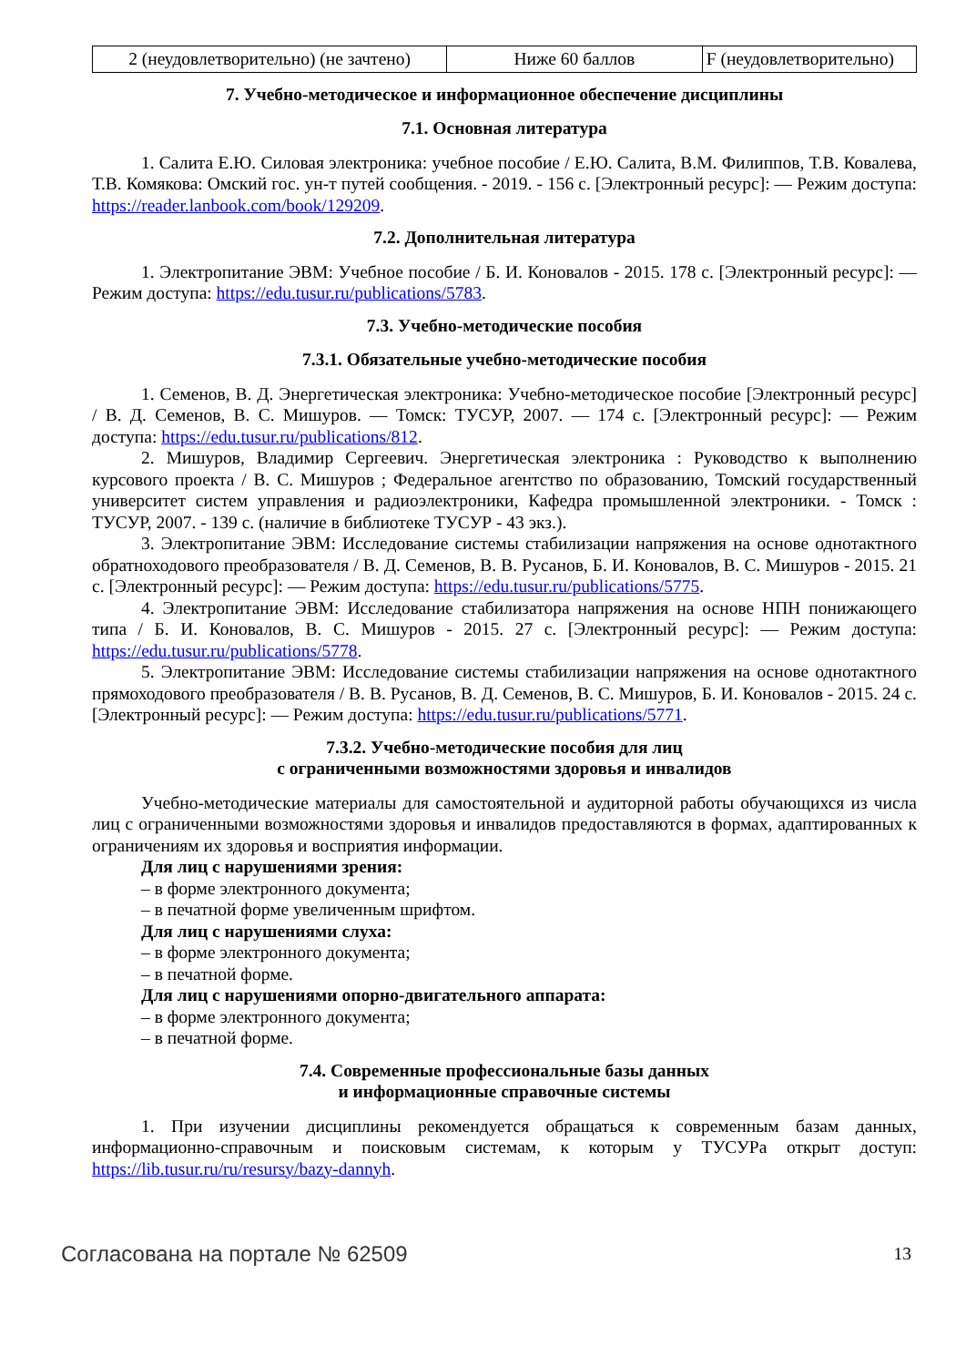| 2 (неудовлетворительно) (не зачтено) | Ниже 60 баллов | F (неудовлетворительно) |
7. Учебно-методическое и информационное обеспечение дисциплины
7.1. Основная литература
1. Салита Е.Ю. Силовая электроника: учебное пособие / Е.Ю. Салита, В.М. Филиппов, Т.В. Ковалева, Т.В. Комякова: Омский гос. ун-т путей сообщения. - 2019. - 156 с. [Электронный ресурс]: — Режим доступа: https://reader.lanbook.com/book/129209.
7.2. Дополнительная литература
1. Электропитание ЭВМ: Учебное пособие / Б. И. Коновалов - 2015. 178 с. [Электронный ресурс]: — Режим доступа: https://edu.tusur.ru/publications/5783.
7.3. Учебно-методические пособия
7.3.1. Обязательные учебно-методические пособия
1. Семенов, В. Д. Энергетическая электроника: Учебно-методическое пособие [Электронный ресурс] / В. Д. Семенов, В. С. Мишуров. — Томск: ТУСУР, 2007. — 174 с. [Электронный ресурс]: — Режим доступа: https://edu.tusur.ru/publications/812.
2. Мишуров, Владимир Сергеевич. Энергетическая электроника : Руководство к выполнению курсового проекта / В. С. Мишуров ; Федеральное агентство по образованию, Томский государственный университет систем управления и радиоэлектроники, Кафедра промышленной электроники. - Томск : ТУСУР, 2007. - 139 с. (наличие в библиотеке ТУСУР - 43 экз.).
3. Электропитание ЭВМ: Исследование системы стабилизации напряжения на основе однотактного обратноходового преобразователя / В. Д. Семенов, В. В. Русанов, Б. И. Коновалов, В. С. Мишуров - 2015. 21 с. [Электронный ресурс]: — Режим доступа: https://edu.tusur.ru/publications/5775.
4. Электропитание ЭВМ: Исследование стабилизатора напряжения на основе НПН понижающего типа / Б. И. Коновалов, В. С. Мишуров - 2015. 27 с. [Электронный ресурс]: — Режим доступа: https://edu.tusur.ru/publications/5778.
5. Электропитание ЭВМ: Исследование системы стабилизации напряжения на основе однотактного прямоходового преобразователя / В. В. Русанов, В. Д. Семенов, В. С. Мишуров, Б. И. Коновалов - 2015. 24 с. [Электронный ресурс]: — Режим доступа: https://edu.tusur.ru/publications/5771.
7.3.2. Учебно-методические пособия для лиц
с ограниченными возможностями здоровья и инвалидов
Учебно-методические материалы для самостоятельной и аудиторной работы обучающихся из числа лиц с ограниченными возможностями здоровья и инвалидов предоставляются в формах, адаптированных к ограничениям их здоровья и восприятия информации.
Для лиц с нарушениями зрения:
– в форме электронного документа;
– в печатной форме увеличенным шрифтом.
Для лиц с нарушениями слуха:
– в форме электронного документа;
– в печатной форме.
Для лиц с нарушениями опорно-двигательного аппарата:
– в форме электронного документа;
– в печатной форме.
7.4. Современные профессиональные базы данных
и информационные справочные системы
1. При изучении дисциплины рекомендуется обращаться к современным базам данных, информационно-справочным и поисковым системам, к которым у ТУСУРа открыт доступ: https://lib.tusur.ru/ru/resursy/bazy-dannyh.
Согласована на портале № 62509 13